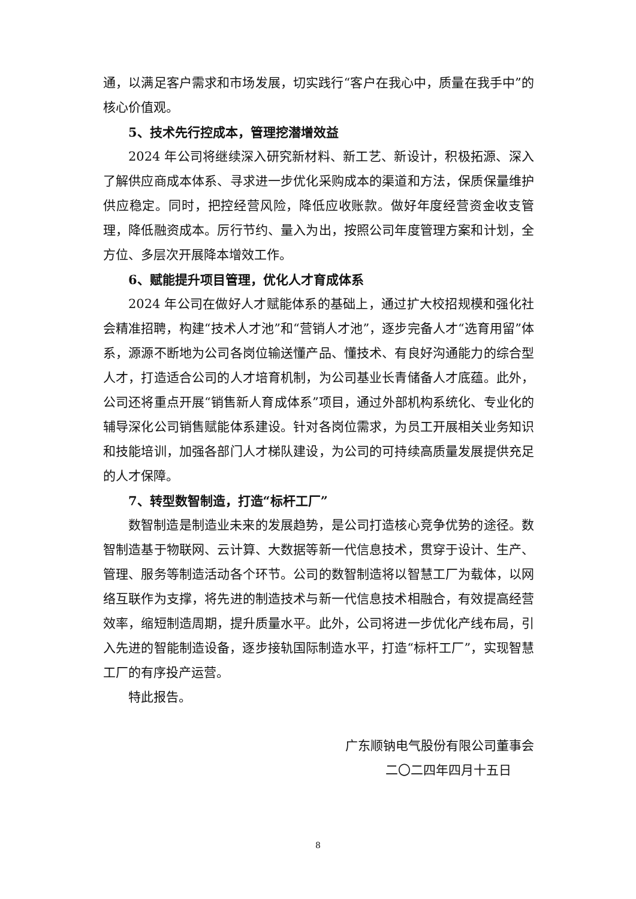通，以满足客户需求和市场发展，切实践行“客户在我心中，质量在我手中”的核心价值观。
5、技术先行控成本，管理挖潜增效益
2024 年公司将继续深入研究新材料、新工艺、新设计，积极拓源、深入了解供应商成本体系、寻求进一步优化采购成本的渠道和方法，保质保量维护供应稳定。同时，把控经营风险，降低应收账款。做好年度经营资金收支管理，降低融资成本。厉行节约、量入为出，按照公司年度管理方案和计划，全方位、多层次开展降本增效工作。
6、赋能提升项目管理，优化人才育成体系
2024 年公司在做好人才赋能体系的基础上，通过扩大校招规模和强化社会精准招聘，构建“技术人才池”和“营销人才池”，逐步完备人才“选育用留”体系，源源不断地为公司各岗位输送懂产品、懂技术、有良好沟通能力的综合型人才，打造适合公司的人才培育机制，为公司基业长青储备人才底蕴。此外，公司还将重点开展“销售新人育成体系”项目，通过外部机构系统化、专业化的辅导深化公司销售赋能体系建设。针对各岗位需求，为员工开展相关业务知识和技能培训，加强各部门人才梯队建设，为公司的可持续高质量发展提供充足的人才保障。
7、转型数智制造，打造“标杆工厂”
数智制造是制造业未来的发展趋势，是公司打造核心竞争优势的途径。数智制造基于物联网、云计算、大数据等新一代信息技术，贯穿于设计、生产、管理、服务等制造活动各个环节。公司的数智制造将以智慧工厂为载体，以网络互联作为支撑，将先进的制造技术与新一代信息技术相融合，有效提高经营效率，缩短制造周期，提升质量水平。此外，公司将进一步优化产线布局，引入先进的智能制造设备，逐步接轨国际制造水平，打造“标杆工厂”，实现智慧工厂的有序投产运营。
特此报告。
广东顺钠电气股份有限公司董事会
二〇二四年四月十五日
8